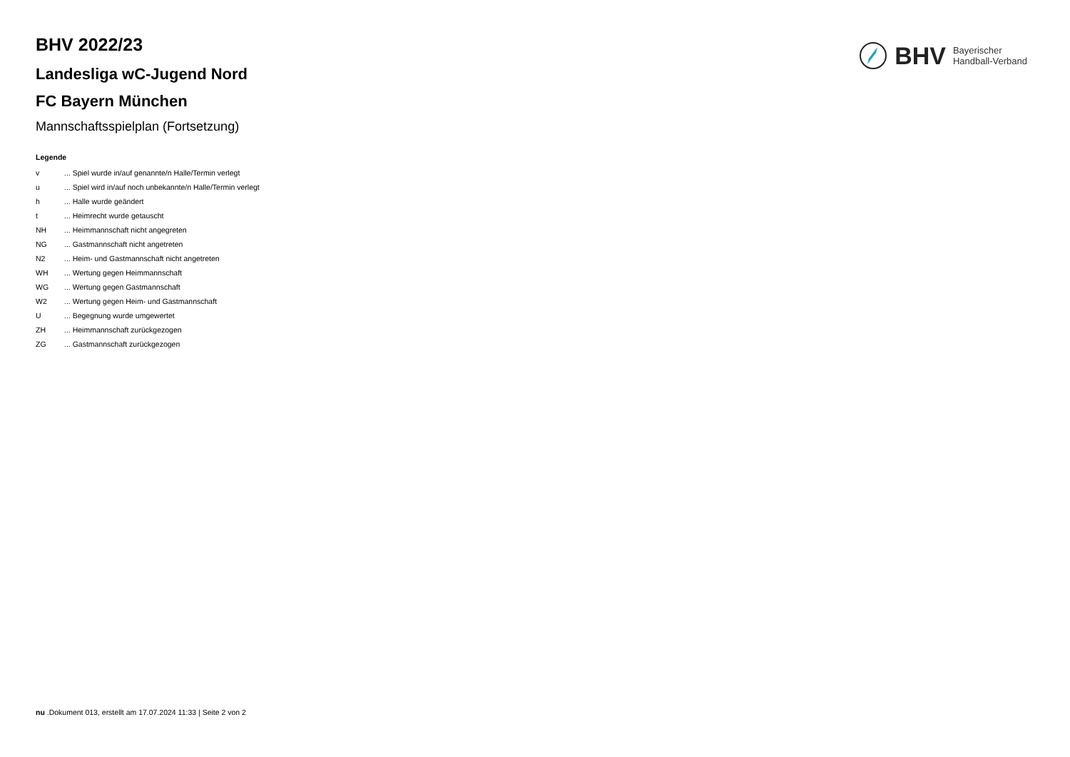BHV 2022/23
Landesliga wC-Jugend Nord
FC Bayern München
Mannschaftsspielplan (Fortsetzung)
Legende
v ... Spiel wurde in/auf genannte/n Halle/Termin verlegt
u ... Spiel wird in/auf noch unbekannte/n Halle/Termin verlegt
h ... Halle wurde geändert
t ... Heimrecht wurde getauscht
NH ... Heimmannschaft nicht angegreten
NG ... Gastmannschaft nicht angetreten
N2 ... Heim- und Gastmannschaft nicht angetreten
WH ... Wertung gegen Heimmannschaft
WG ... Wertung gegen Gastmannschaft
W2 ... Wertung gegen Heim- und Gastmannschaft
U ... Begegnung wurde umgewertet
ZH ... Heimmannschaft zurückgezogen
ZG ... Gastmannschaft zurückgezogen
BHV
Bayerischer
Handball-Verband
nu .Dokument 013, erstellt am 17.07.2024 11:33 | Seite 2 von 2